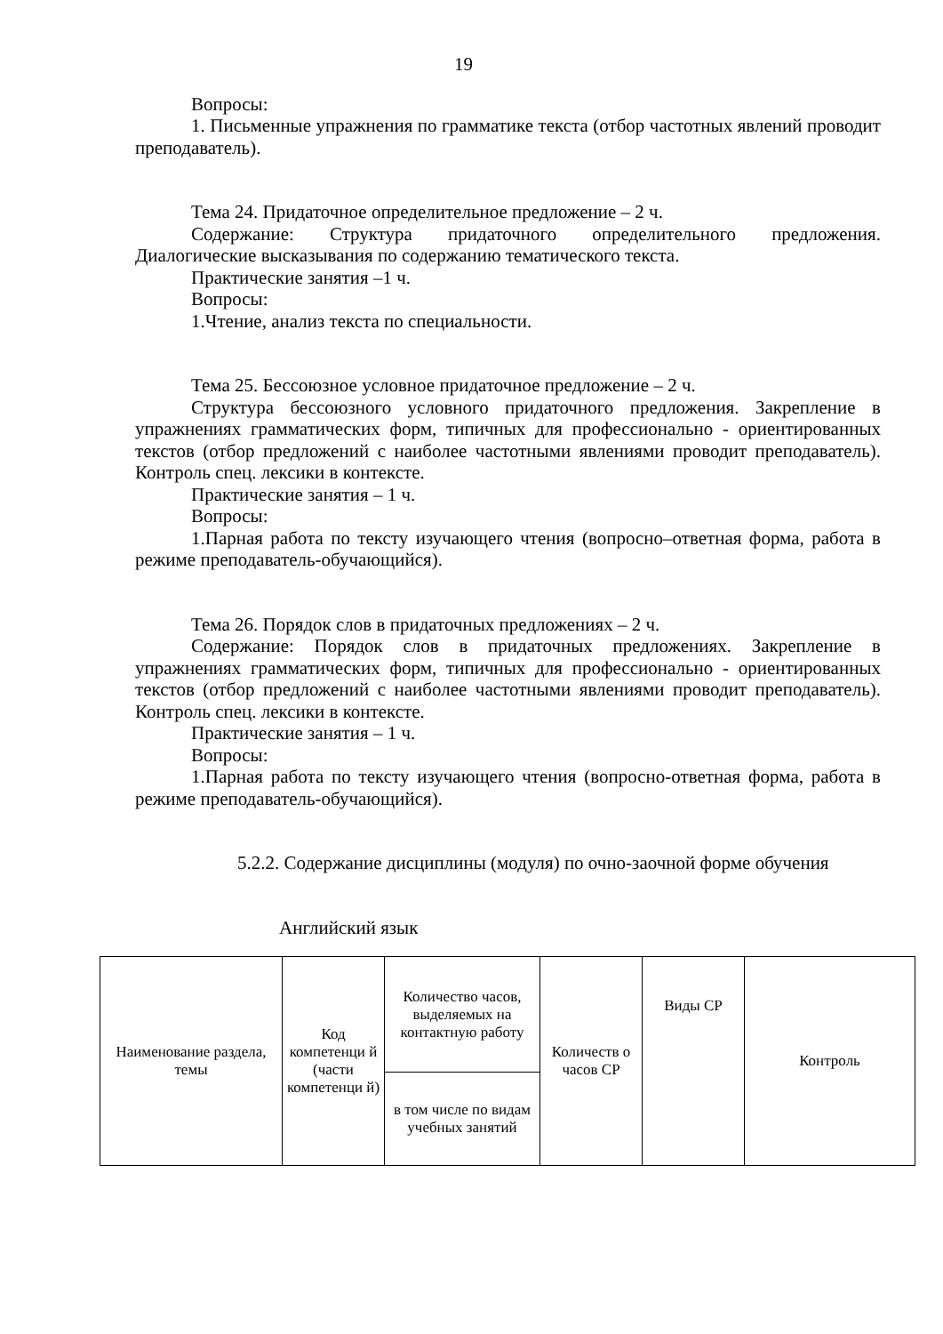19
Вопросы:
1. Письменные упражнения по грамматике текста (отбор частотных явлений проводит преподаватель).
Тема 24. Придаточное определительное предложение – 2 ч.
Содержание: Структура придаточного определительного предложения. Диалогические высказывания по содержанию тематического текста.
Практические занятия –1 ч.
Вопросы:
1.Чтение, анализ текста по специальности.
Тема 25. Бессоюзное условное придаточное предложение – 2 ч.
Структура бессоюзного условного придаточного предложения. Закрепление в упражнениях грамматических форм, типичных для профессионально - ориентированных текстов (отбор предложений с наиболее частотными явлениями проводит преподаватель). Контроль спец. лексики в контексте.
Практические занятия – 1 ч.
Вопросы:
1.Парная работа по тексту изучающего чтения (вопросно–ответная форма, работа в режиме преподаватель-обучающийся).
Тема 26. Порядок слов в придаточных предложениях – 2 ч.
Содержание: Порядок слов в придаточных предложениях. Закрепление в упражнениях грамматических форм, типичных для профессионально - ориентированных текстов (отбор предложений с наиболее частотными явлениями проводит преподаватель). Контроль спец. лексики в контексте.
Практические занятия – 1 ч.
Вопросы:
1.Парная работа по тексту изучающего чтения (вопросно-ответная форма, работа в режиме преподаватель-обучающийся).
5.2.2. Содержание дисциплины (модуля) по очно-заочной форме обучения
Английский язык
| Наименование раздела, темы | Код компетенци й (части компетенци й) | Количество часов, выделяемых на контактную работу | Количеств о часов СР | Виды СР | Контроль |
| | | в том числе по видам учебных занятий | | | |